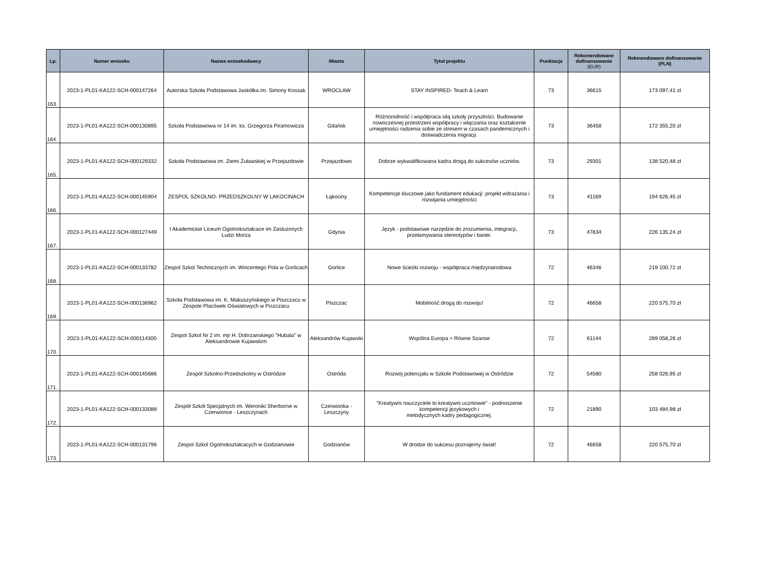| Lp. | Numer wniosku | Nazwa wnioskodawcy | Miasto | Tytuł projektu | Punktacja | Rekomendowane dofinansowanie (EUR) | Rekmendowane dofinansowanie (PLN) |
| --- | --- | --- | --- | --- | --- | --- | --- |
| 163. | 2023-1-PL01-KA122-SCH-000147264 | Autorska Szkoła Podstawowa Jaskółka im. Simony Kossak | WROCŁAW | STAY INSPIRED- Teach & Learn | 73 | 36615 | 173 097,41 zł |
| 164. | 2023-1-PL01-KA122-SCH-000130895 | Szkoła Podstawowa nr 14 im. ks. Grzegorza Piramowicza | Gdańsk | Różnorodność i współpraca siłą szkoły przyszłości. Budowanie nowoczesnej przestrzeni współpracy i włączania oraz kształcenie umiejętności radzenia sobie ze stresem w czasach pandemicznych i doświadczenia migracji. | 73 | 36458 | 172 355,20 zł |
| 165. | 2023-1-PL01-KA122-SCH-000129332 | Szkoła Podstawowa im. Ziemi Żuławskiej w Przejazdowie | Przejazdowo | Dobrze wykwalifikowana kadra drogą do sukcesów uczniów. | 73 | 29301 | 138 520,48 zł |
| 166. | 2023-1-PL01-KA122-SCH-000145904 | ZESPOL SZKOLNO- PRZEDSZKOLNY W LAKOCINACH | Łąkociny | Kompetencje kluczowe jako fundament edukacji: projekt wdrażania i rozwijania umiejętności | 73 | 41169 | 194 626,45 zł |
| 167. | 2023-1-PL01-KA122-SCH-000127449 | I Akademickie Liceum Ogolnokształcace im Zasluzonych Ludzi Morza | Gdynia | Język - podstawowe narzędzie do zrozumienia, integracji, przełamywania stereotypów i barier. | 73 | 47834 | 226 135,24 zł |
| 168. | 2023-1-PL01-KA122-SCH-000133782 | Zespol Szkol Technicznych im. Wincentego Pola w Gorlicach | Gorlice | Nowe ścieżki rozwoju - współpraca międzynarodowa | 72 | 46346 | 219 100,72 zł |
| 169. | 2023-1-PL01-KA122-SCH-000136962 | Szkoła Podstawowa im. K. Makuszyńskiego w Piszczacu w Zespole Placówek Oświatowych w Piszczacu | Piszczac | Mobilność drogą do rozwoju! | 72 | 46658 | 220 575,70 zł |
| 170. | 2023-1-PL01-KA122-SCH-000114300 | Zespol Szkol Nr 2 im. mjr H. Dobrzanskiego "Hubala" w Aleksandrowie Kujawskim | Aleksandrów Kujawski | Wspólna Europa = Równe Szanse | 72 | 61144 | 289 058,26 zł |
| 171. | 2023-1-PL01-KA122-SCH-000145686 | Zespół Szkolno-Przedszkolny w Ostródzie | Ostróda | Rozwój potencjału w Szkole Podstawowej w Ostródzie | 72 | 54580 | 258 026,95 zł |
| 172. | 2023-1-PL01-KA122-SCH-000133088 | Zespół Szkół Specjalnych im. Weroniki Sherborne w Czerwionce - Leszczynach | Czerwionka - Leszczyny | "Kreatywni nauczyciele to kreatywni uczniowie" - podnoszenie kompetencji językowych i metodycznych kadry pedagogicznej. | 72 | 21890 | 103 484,98 zł |
| 173. | 2023-1-PL01-KA122-SCH-000131796 | Zespol Szkol Ogolnokształcacych w Godzianowie | Godzianów | W drodze do sukcesu poznajemy świat! | 72 | 46658 | 220 575,70 zł |